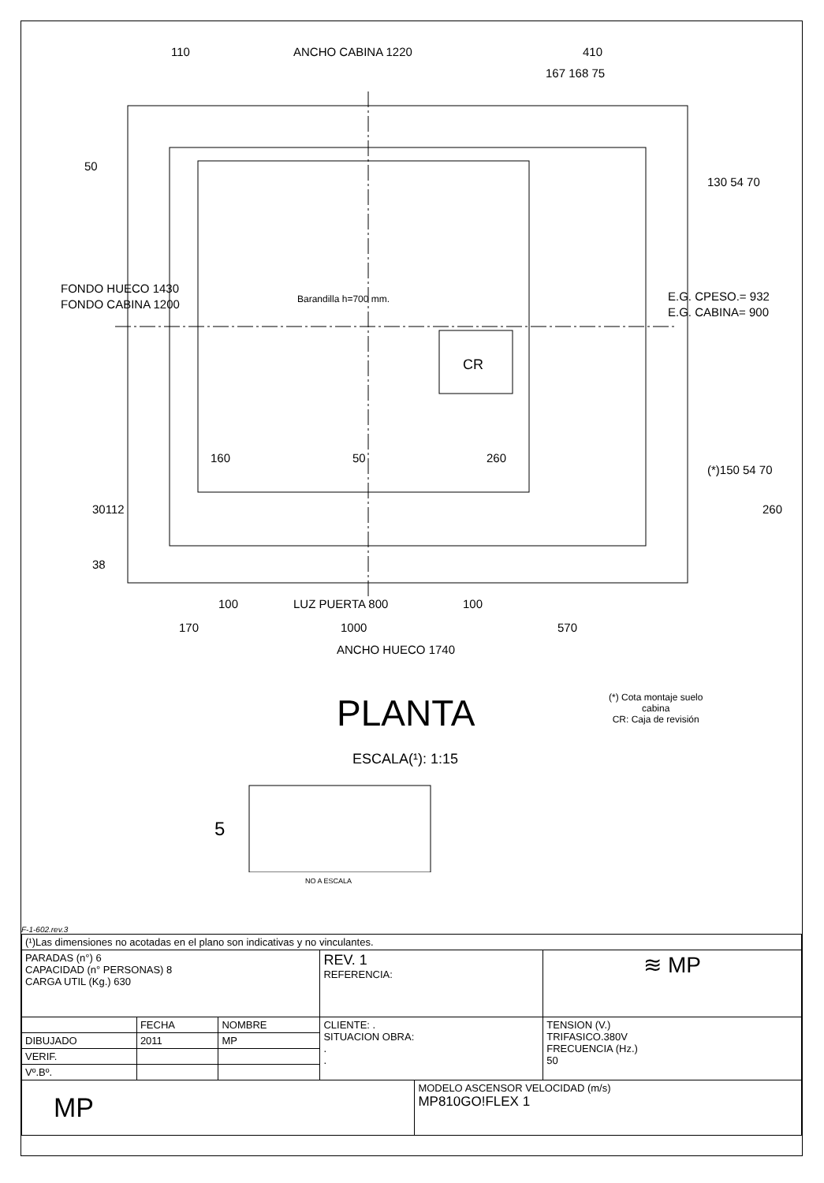110 ANCHO CABINA 1220 410
167 168 75
50
FONDO HUECO 1430
FONDO CABINA 1200 Barandilla h=700 mm.
CR
130 54 70
E.G. CPESO.= 932
E.G. CABINA= 900
160 50 260
(*)150 54 70
30112 260
38
100 LUZ PUERTA 800 100
170 1000 570
ANCHO HUECO 1740
PLANTA
(*) Cota montaje suelo
cabina
CR: Caja de revisión
ESCALA(¹): 1:15
5
NO A ESCALA
F-1-602.rev.3
| (¹)Las dimensiones no acotadas en el plano son indicativas y no vinculantes. | | | | | |
| PARADAS (n°) 6 CAPACIDAD (n° PERSONAS) 8 CARGA UTIL (Kg.) 630 | | | REV. 1 REFERENCIA: | | ≋ MP |
| | FECHA | NOMBRE | CLIENTE: . SITUACION OBRA: . . | | TENSION (V.) TRIFASICO.380V FRECUENCIA (Hz.) 50 |
| DIBUJADO | 2011 | MP | | | |
| VERIF. | | | | | |
| Vº.Bº. | | | | | |
| MP | | | | MODELO ASCENSOR VELOCIDAD (m/s) MP810GO!FLEX 1 | |